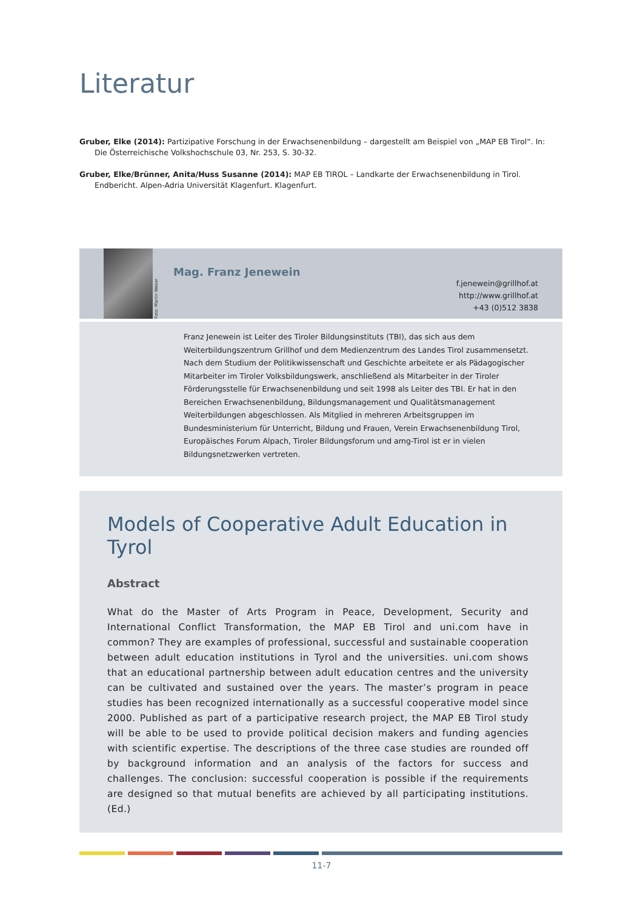Literatur
Gruber, Elke (2014): Partizipative Forschung in der Erwachsenenbildung – dargestellt am Beispiel von „MAP EB Tirol“. In: Die Österreichische Volkshochschule 03, Nr. 253, S. 30-32.
Gruber, Elke/Brünner, Anita/Huss Susanne (2014): MAP EB TIROL – Landkarte der Erwachsenenbildung in Tirol. Endbericht. Alpen-Adria Universität Klagenfurt. Klagenfurt.
Foto: Martin Weber
Mag. Franz Jenewein
f.jenewein@grillhof.at
http://www.grillhof.at
+43 (0)512 3838
Franz Jenewein ist Leiter des Tiroler Bildungsinstituts (TBI), das sich aus dem Weiterbildungszentrum Grillhof und dem Medienzentrum des Landes Tirol zusammensetzt. Nach dem Studium der Politikwissenschaft und Geschichte arbeitete er als Pädagogischer Mitarbeiter im Tiroler Volksbildungswerk, anschließend als Mitarbeiter in der Tiroler Förderungsstelle für Erwachsenenbildung und seit 1998 als Leiter des TBI. Er hat in den Bereichen Erwachsenenbildung, Bildungsmanagement und Qualitätsmanagement Weiterbildungen abgeschlossen. Als Mitglied in mehreren Arbeitsgruppen im Bundesministerium für Unterricht, Bildung und Frauen, Verein Erwachsenenbildung Tirol, Europäisches Forum Alpach, Tiroler Bildungsforum und amg-Tirol ist er in vielen Bildungsnetzwerken vertreten.
Models of Cooperative Adult Education in Tyrol
Abstract
What do the Master of Arts Program in Peace, Development, Security and International Conflict Transformation, the MAP EB Tirol and uni.com have in common? They are examples of professional, successful and sustainable cooperation between adult education institutions in Tyrol and the universities. uni.com shows that an educational partnership between adult education centres and the university can be cultivated and sustained over the years. The master’s program in peace studies has been recognized internationally as a successful cooperative model since 2000. Published as part of a participative research project, the MAP EB Tirol study will be able to be used to provide political decision makers and funding agencies with scientific expertise. The descriptions of the three case studies are rounded off by background information and an analysis of the factors for success and challenges. The conclusion: successful cooperation is possible if the requirements are designed so that mutual benefits are achieved by all participating institutions. (Ed.)
11-7